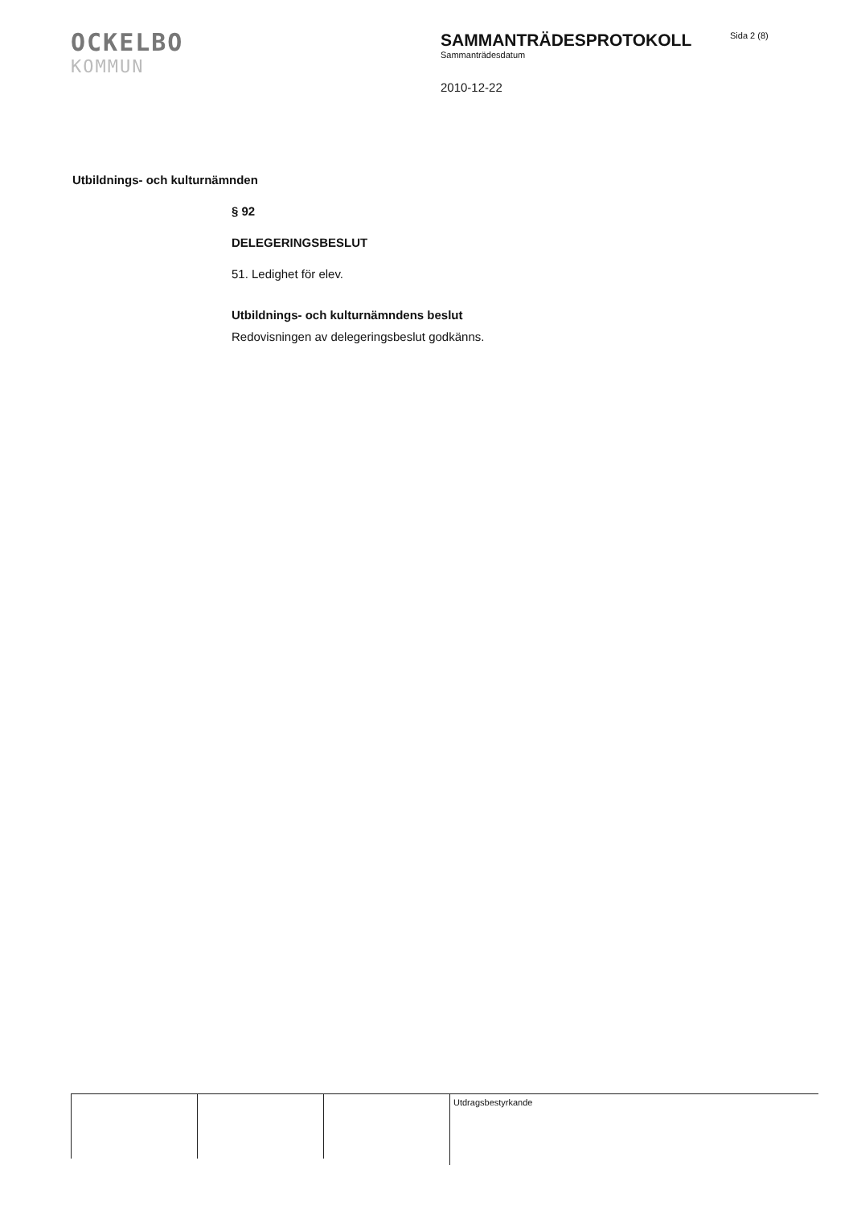OCKELBO
KOMMUN
SAMMANTRÄDESPROTOKOLL
Sammanträdesdatum
2010-12-22
Sida 2 (8)
Utbildnings- och kulturnämnden
§ 92
DELEGERINGSBESLUT
51. Ledighet för elev.
Utbildnings- och kulturnämndens beslut
Redovisningen av delegeringsbeslut godkänns.
Utdragsbestyrkande